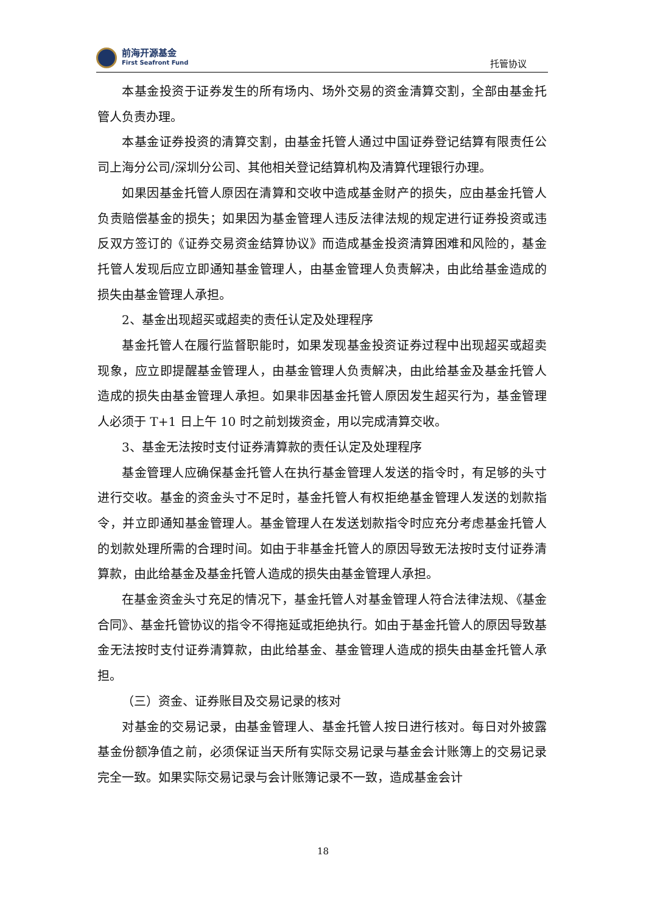前海开源基金
First Seafront Fund
托管协议
本基金投资于证券发生的所有场内、场外交易的资金清算交割，全部由基金托管人负责办理。
本基金证券投资的清算交割，由基金托管人通过中国证券登记结算有限责任公司上海分公司/深圳分公司、其他相关登记结算机构及清算代理银行办理。
如果因基金托管人原因在清算和交收中造成基金财产的损失，应由基金托管人负责赔偿基金的损失；如果因为基金管理人违反法律法规的规定进行证券投资或违反双方签订的《证券交易资金结算协议》而造成基金投资清算困难和风险的，基金托管人发现后应立即通知基金管理人，由基金管理人负责解决，由此给基金造成的损失由基金管理人承担。
2、基金出现超买或超卖的责任认定及处理程序
基金托管人在履行监督职能时，如果发现基金投资证券过程中出现超买或超卖现象，应立即提醒基金管理人，由基金管理人负责解决，由此给基金及基金托管人造成的损失由基金管理人承担。如果非因基金托管人原因发生超买行为，基金管理人必须于 T+1 日上午 10 时之前划拨资金，用以完成清算交收。
3、基金无法按时支付证券清算款的责任认定及处理程序
基金管理人应确保基金托管人在执行基金管理人发送的指令时，有足够的头寸进行交收。基金的资金头寸不足时，基金托管人有权拒绝基金管理人发送的划款指令，并立即通知基金管理人。基金管理人在发送划款指令时应充分考虑基金托管人的划款处理所需的合理时间。如由于非基金托管人的原因导致无法按时支付证券清算款，由此给基金及基金托管人造成的损失由基金管理人承担。
在基金资金头寸充足的情况下，基金托管人对基金管理人符合法律法规、《基金合同》、基金托管协议的指令不得拖延或拒绝执行。如由于基金托管人的原因导致基金无法按时支付证券清算款，由此给基金、基金管理人造成的损失由基金托管人承担。
（三）资金、证券账目及交易记录的核对
对基金的交易记录，由基金管理人、基金托管人按日进行核对。每日对外披露基金份额净值之前，必须保证当天所有实际交易记录与基金会计账簿上的交易记录完全一致。如果实际交易记录与会计账簿记录不一致，造成基金会计
18